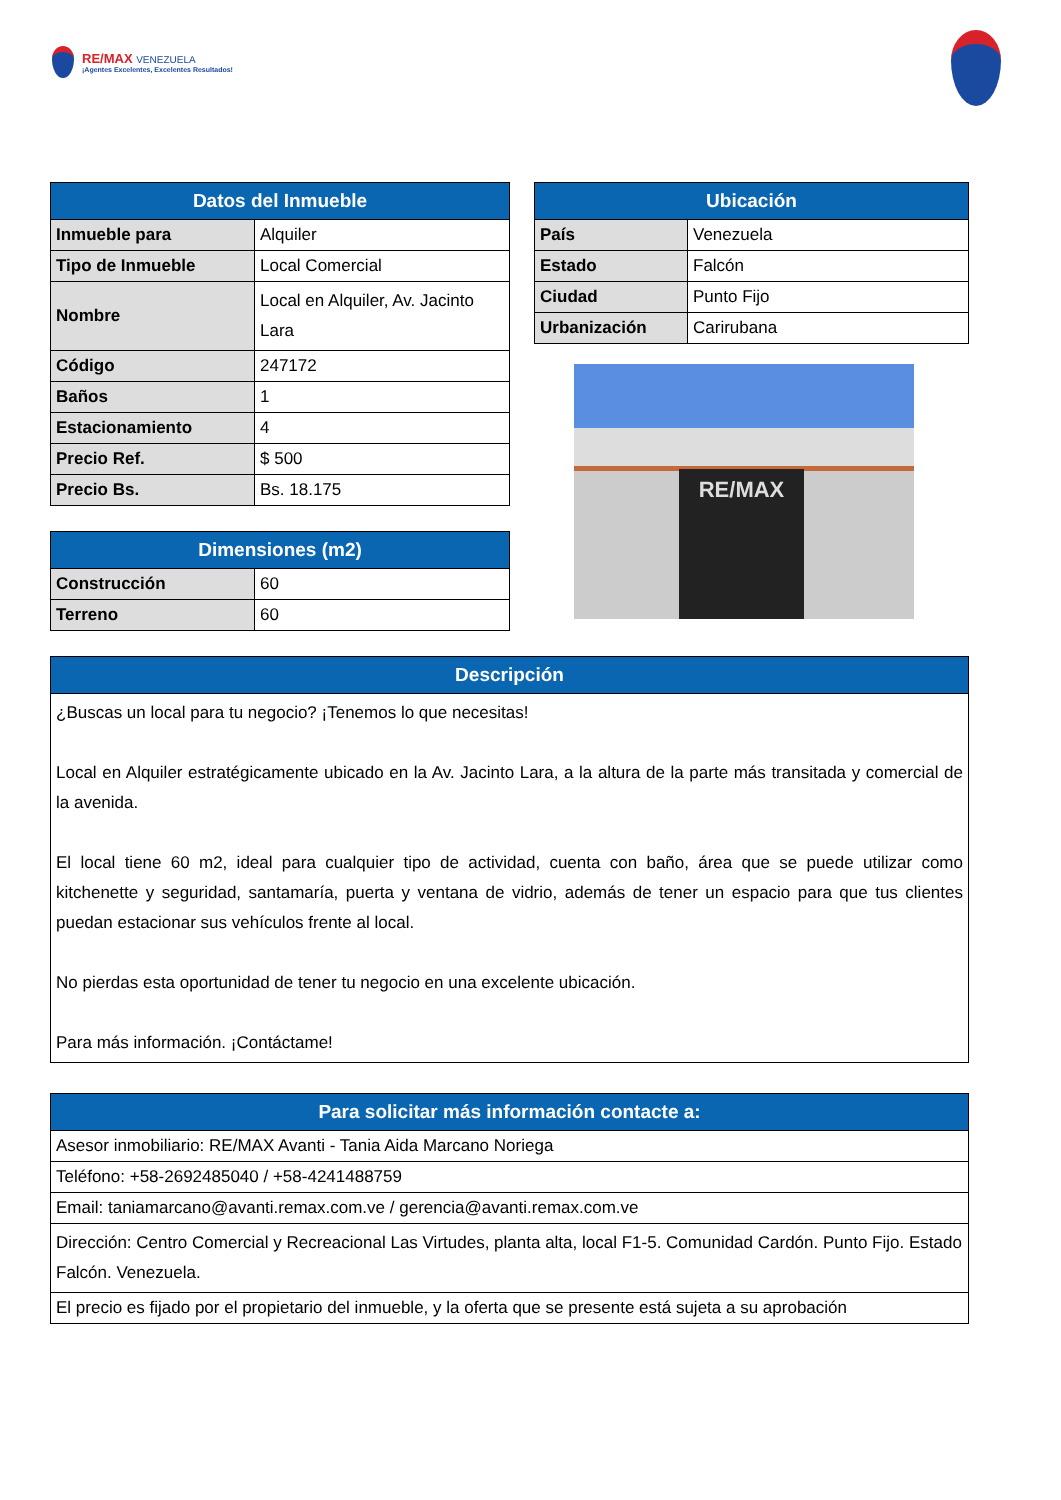RE/MAX VENEZUELA
¡Agentes Excelentes, Excelentes Resultados!
| Datos del Inmueble | |
| --- | --- |
| Inmueble para | Alquiler |
| Tipo de Inmueble | Local Comercial |
| Nombre | Local en Alquiler, Av. Jacinto Lara |
| Código | 247172 |
| Baños | 1 |
| Estacionamiento | 4 |
| Precio Ref. | $ 500 |
| Precio Bs. | Bs. 18.175 |
| Dimensiones (m2) | |
| --- | --- |
| Construcción | 60 |
| Terreno | 60 |
| Ubicación | |
| --- | --- |
| País | Venezuela |
| Estado | Falcón |
| Ciudad | Punto Fijo |
| Urbanización | Carirubana |
RE/MAX
| Descripción |
| --- |
| ¿Buscas un local para tu negocio? ¡Tenemos lo que necesitas! Local en Alquiler estratégicamente ubicado en la Av. Jacinto Lara, a la altura de la parte más transitada y comercial de la avenida. El local tiene 60 m2, ideal para cualquier tipo de actividad, cuenta con baño, área que se puede utilizar como kitchenette y seguridad, santamaría, puerta y ventana de vidrio, además de tener un espacio para que tus clientes puedan estacionar sus vehículos frente al local. No pierdas esta oportunidad de tener tu negocio en una excelente ubicación. Para más información. ¡Contáctame! |
| Para solicitar más información contacte a: |
| --- |
| Asesor inmobiliario: RE/MAX Avanti - Tania Aida Marcano Noriega |
| Teléfono: +58-2692485040 / +58-4241488759 |
| Email: taniamarcano@avanti.remax.com.ve / gerencia@avanti.remax.com.ve |
| Dirección: Centro Comercial y Recreacional Las Virtudes, planta alta, local F1-5. Comunidad Cardón. Punto Fijo. Estado Falcón. Venezuela. |
| El precio es fijado por el propietario del inmueble, y la oferta que se presente está sujeta a su aprobación |